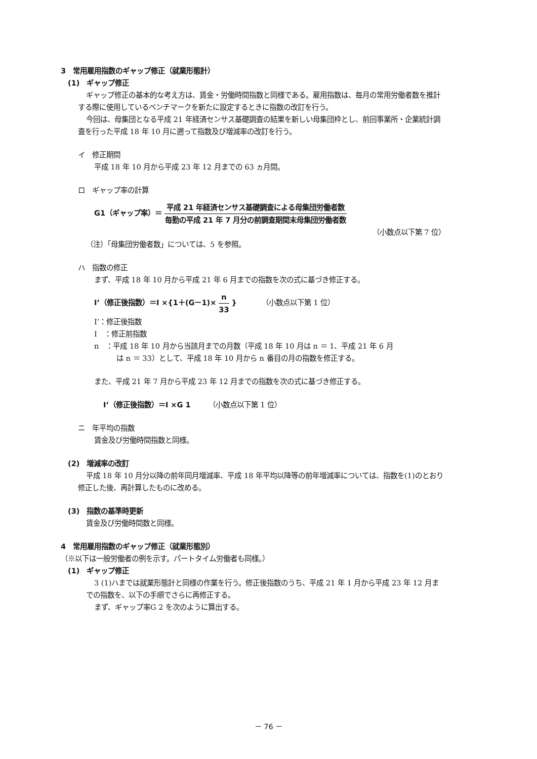3　常用雇用指数のギャップ修正（就業形態計）
(1)　ギャップ修正
ギャップ修正の基本的な考え方は、賃金・労働時間指数と同様である。雇用指数は、毎月の常用労働者数を推計する際に使用しているベンチマークを新たに設定するときに指数の改訂を行う。
今回は、母集団となる平成 21 年経済センサス基礎調査の結果を新しい母集団枠とし、前回事業所・企業統計調査を行った平成 18 年 10 月に遡って指数及び増減率の改訂を行う。
イ　修正期間
平成 18 年 10 月から平成 23 年 12 月までの 63 ヵ月間。
ロ　ギャップ率の計算
G1（ギャップ率）＝ 平成 21 年経済センサス基礎調査による母集団労働者数 毎勤の平成 21 年 7 月分の前調査期間末母集団労働者数
（小数点以下第 7 位）
（注）「母集団労働者数」については、5 を参照。
ハ　指数の修正
まず、平成 18 年 10 月から平成 21 年 6 月までの指数を次の式に基づき修正する。
I’（修正後指数）＝I ×{1＋(G－1)× n 33 }　　　　（小数点以下第 1 位）
I’：修正後指数
I　：修正前指数
n　：平成 18 年 10 月から当該月までの月数（平成 18 年 10 月は n ＝ 1、平成 21 年 6 月
は n ＝ 33）として、平成 18 年 10 月から n 番目の月の指数を修正する。
また、平成 21 年 7 月から平成 23 年 12 月までの指数を次の式に基づき修正する。
I’（修正後指数）＝I ×G 1　　　（小数点以下第 1 位）
ニ　年平均の指数
賃金及び労働時間指数と同様。
(2)　増減率の改訂
平成 18 年 10 月分以降の前年同月増減率、平成 18 年平均以降等の前年増減率については、指数を(1)のとおり修正した後、再計算したものに改める。
(3)　指数の基準時更新
賃金及び労働時間数と同様。
4　常用雇用指数のギャップ修正（就業形態別）
（※以下は一般労働者の例を示す。パートタイム労働者も同様。）
(1)　ギャップ修正
3 (1)ハまでは就業形態計と同様の作業を行う。修正後指数のうち、平成 21 年 1 月から平成 23 年 12 月までの指数を、以下の手順でさらに再修正する。
まず、ギャップ率G 2 を次のように算出する。
－ 76 －